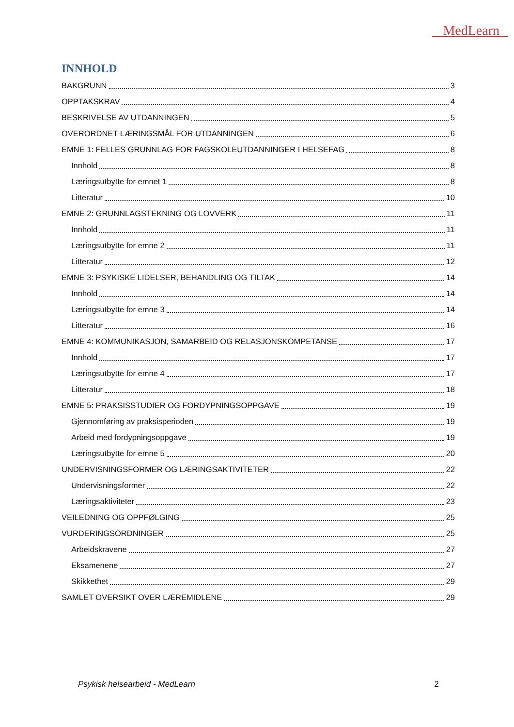MedLearn
INNHOLD
BAKGRUNN 3
OPPTAKSKRAV 4
BESKRIVELSE AV UTDANNINGEN 5
OVERORDNET LÆRINGSMÅL FOR UTDANNINGEN 6
EMNE 1: FELLES GRUNNLAG FOR FAGSKOLEUTDANNINGER I HELSEFAG 8
Innhold 8
Læringsutbytte for emnet 1 8
Litteratur 10
EMNE 2: GRUNNLAGSTEKNING OG LOVVERK 11
Innhold 11
Læringsutbytte for emne 2 11
Litteratur 12
EMNE 3: PSYKISKE LIDELSER, BEHANDLING OG TILTAK 14
Innhold 14
Læringsutbytte for emne 3 14
Litteratur 16
EMNE 4: KOMMUNIKASJON, SAMARBEID OG RELASJONSKOMPETANSE 17
Innhold 17
Læringsutbytte for emne 4 17
Litteratur 18
EMNE 5: PRAKSISSTUDIER OG FORDYPNINGSOPPGAVE 19
Gjennomføring av praksisperioden 19
Arbeid med fordypningsoppgave 19
Læringsutbytte for emne 5 20
UNDERVISNINGSFORMER OG LÆRINGSAKTIVITETER 22
Undervisningsformer 22
Læringsaktiviteter 23
VEILEDNING OG OPPFØLGING 25
VURDERINGSORDNINGER 25
Arbeidskravene 27
Eksamenene 27
Skikkethet 29
SAMLET OVERSIKT OVER LÆREMIDLENE 29
Psykisk helsearbeid - MedLearn 2